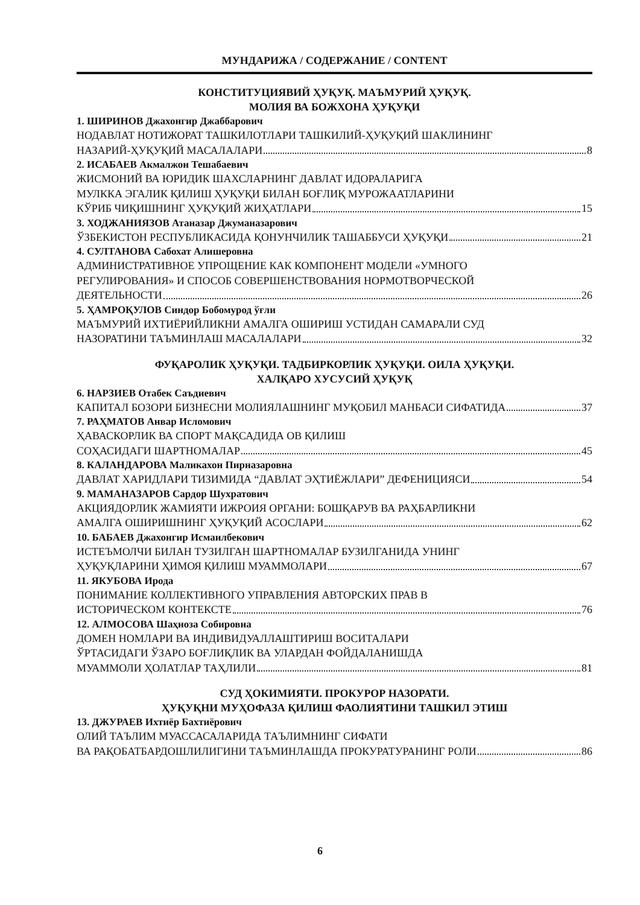МУНДАРИЖА / СОДЕРЖАНИЕ / CONTENT
КОНСТИТУЦИЯВИЙ ҲУҚУҚ. МАЪМУРИЙ ҲУҚУҚ.
МОЛИЯ ВА БОЖХОНА ҲУҚУҚИ
1. ШИРИНОВ Джахонгир Джаббарович
НОДАВЛАТ НОТИЖОРАТ ТАШКИЛОТЛАРИ ТАШКИЛИЙ-ҲУҚУҚИЙ ШАКЛИНИНГ
НАЗАРИЙ-ҲУҚУҚИЙ МАСАЛАЛАРИ 8
2. ИСАБАЕВ Акмалжон Тешабаевич
ЖИСМОНИЙ ВА ЮРИДИК ШАХСЛАРНИНГ ДАВЛАТ ИДОРАЛАРИГА
МУЛККА ЭГАЛИК ҚИЛИШ ҲУҚУҚИ БИЛАН БОҒЛИҚ МУРОЖААТЛАРИНИ
КЎРИБ ЧИҚИШНИНГ ҲУҚУҚИЙ ЖИҲАТЛАРИ 15
3. ХОДЖАНИЯЗОВ Атаназар Джуманазарович
ЎЗБЕКИСТОН РЕСПУБЛИКАСИДА ҚОНУНЧИЛИК ТАШАББУСИ ҲУҚУҚИ 21
4. СУЛТАНОВА Сабохат Алишеровна
АДМИНИСТРАТИВНОЕ УПРОЩЕНИЕ КАК КОМПОНЕНТ МОДЕЛИ «УМНОГО
РЕГУЛИРОВАНИЯ» И СПОСОБ СОВЕРШЕНСТВОВАНИЯ НОРМОТВОРЧЕСКОЙ
ДЕЯТЕЛЬНОСТИ 26
5. ҲАМРОҚУЛОВ Синдор Бобомурод ўғли
МАЪМУРИЙ ИХТИЁРИЙЛИКНИ АМАЛГА ОШИРИШ УСТИДАН САМАРАЛИ СУД
НАЗОРАТИНИ ТАЪМИНЛАШ МАСАЛАЛАРИ 32
ФУҚАРОЛИК ҲУҚУҚИ. ТАДБИРКОРЛИК ҲУҚУҚИ. ОИЛА ҲУҚУҚИ.
ХАЛҚАРО ХУСУСИЙ ҲУҚУҚ
6. НАРЗИЕВ Отабек Саъдиевич
КАПИТАЛ БОЗОРИ БИЗНЕСНИ МОЛИЯЛАШНИНГ МУҚОБИЛ МАНБАСИ СИФАТИДА 37
7. РАҲМАТОВ Анвар Исломович
ҲАВАСКОРЛИК ВА СПОРТ МАҚСАДИДА ОВ ҚИЛИШ
СОҲАСИДАГИ ШАРТНОМАЛАР 45
8. КАЛАНДАРОВА Маликахон Пирназаровна
ДАВЛАТ ХАРИДЛАРИ ТИЗИМИДА “ДАВЛАТ ЭҲТИЁЖЛАРИ” ДЕФЕНИЦИЯСИ 54
9. МАМАНАЗАРОВ Сардор Шухратович
АКЦИЯДОРЛИК ЖАМИЯТИ ИЖРОИЯ ОРГАНИ: БОШҚАРУВ ВА РАҲБАРЛИКНИ
АМАЛГА ОШИРИШНИНГ ҲУҚУҚИЙ АСОСЛАРИ 62
10. БАБАЕВ Джахонгир Исмаилбекович
ИСТЕЪМОЛЧИ БИЛАН ТУЗИЛГАН ШАРТНОМАЛАР БУЗИЛГАНИДА УНИНГ
ҲУҚУҚЛАРИНИ ҲИМОЯ ҚИЛИШ МУАММОЛАРИ 67
11. ЯКУБОВА Ирода
ПОНИМАНИЕ КОЛЛЕКТИВНОГО УПРАВЛЕНИЯ АВТОРСКИХ ПРАВ В
ИСТОРИЧЕСКОМ КОНТЕКСТЕ 76
12. АЛМОСОВА Шаҳноза Собировна
ДОМЕН НОМЛАРИ ВА ИНДИВИДУАЛЛАШТИРИШ ВОСИТАЛАРИ
ЎРТАСИДАГИ ЎЗАРО БОҒЛИҚЛИК ВА УЛАРДАН ФОЙДАЛАНИШДА
МУАММОЛИ ҲОЛАТЛАР ТАҲЛИЛИ 81
СУД ҲОКИМИЯТИ. ПРОКУРОР НАЗОРАТИ.
ҲУҚУҚНИ МУҲОФАЗА ҚИЛИШ ФАОЛИЯТИНИ ТАШКИЛ ЭТИШ
13. ДЖУРАЕВ Ихтиёр Бахтиёрович
ОЛИЙ ТАЪЛИМ МУАССАСАЛАРИДА ТАЪЛИМНИНГ СИФАТИ
ВА РАҚОБАТБАРДОШЛИЛИГИНИ ТАЪМИНЛАШДА ПРОКУРАТУРАНИНГ РОЛИ 86
6